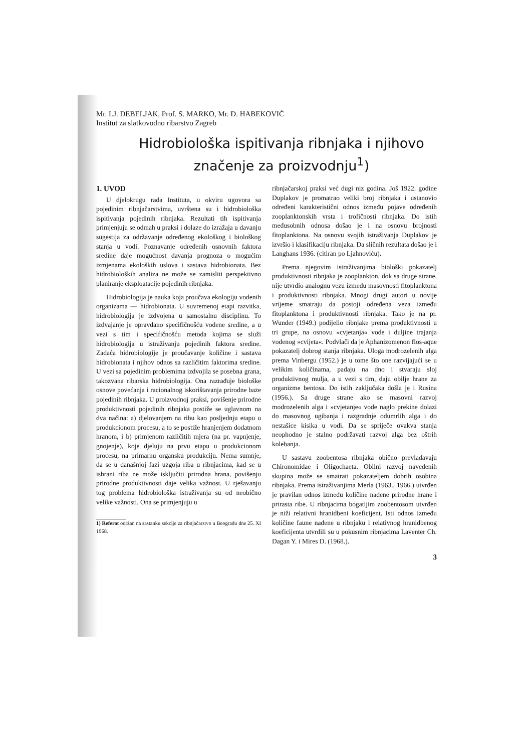Mr. LJ. DEBELJAK, Prof. S. MARKO, Mr. D. HABEKOVIĆ
Institut za slatkovodno ribarstvo Zagreb
Hidrobiološka ispitivanja ribnjaka i njihovo
značenje za proizvodnju<sup>1</sup>)
1. UVOD
U djelokrugu rada Instituta, u okviru ugovora sa pojedinim ribnjačarstvima, uvrštena su i hidrobiološka ispitivanja pojedinih ribnjaka. Rezultati tih ispitivanja primjenjuju se odmah u praksi i dolaze do izražaja u davanju sugestija za održavanje određenog ekološkog i biološkog stanja u vodi. Poznavanje određenih osnovnih faktora sredine daje mogućnost davanja prognoza o mogućim izmjenama ekoloških uslova i sastava hidrobionata. Bez hidrobioloških analiza ne može se zamisliti perspektivno planiranje eksploatacije pojedinih ribnjaka.
Hidrobiologija je nauka koja proučava ekologiju vodenih organizama — hidrobionata. U suvremenoj etapi razvitka, hidrobiologija je izdvojena u samostalnu disciplinu. To izdvajanje je opravdano specifičnošću vodene sredine, a u vezi s tim i specifičnošću metoda kojima se služi hidrobiologija u istraživanju pojedinih faktora sredine. Zadaća hidrobiologije je proučavanje količine i sastava hidrobionata i njihov odnos sa različitim faktorima sredine. U vezi sa pojedinim problemima izdvojila se posebna grana, takozvana ribarska hidrobiologija. Ona razrađuje biološke osnove povećanja i racionalnog iskorištavanja prirodne baze pojedinih ribnjaka. U proizvodnoj praksi, povišenje prirodne produktivnosti pojedinih ribnjaka postiže se uglavnom na dva načina: a) djelovanjem na ribu kao posljednju etapu u produkcionom procesu, a to se postiže hranjenjem dodatnom hranom, i b) primjenom različitih mjera (na pr. vapnjenje, gnojenje), koje djeluju na prvu etapu u produkcionom procesu, na primarnu organsku produkciju. Nema sumnje, da se u današnjoj fazi uzgoja riba u ribnjacima, kad se u ishrani riba ne može isključiti prirodna hrana, povišenju prirodne produktivnosti daje velika važnost. U rješavanju tog problema hidrobiološka istraživanja su od neobično velike važnosti. Ona se primjenjuju u
1) Referat održan na sastanku sekcije za ribnjačarstvo u Beogradu dne 25. XI 1968.
ribnjačarskoj praksi već dugi niz godina. Još 1922. godine Duplakov je promatrao veliki broj ribnjaka i ustanovio određeni karakteristični odnos između pojave određenih zooplanktonskih vrsta i trofičnosti ribnjaka. Do istih međusobnih odnosa došao je i na osnovu brojnosti fitoplanktona. Na osnovu svojih istraživanja Duplakov je izvršio i klasifikaciju ribnjaka. Da sličnih rezultata došao je i Langhans 1936. (citiran po Ljahnoviću).
Prema njegovim istraživanjima biološki pokazatelj produktivnosti ribnjaka je zooplankton, dok sa druge strane, nije utvrdio analognu vezu između masovnosti fitoplanktona i produktivnosti ribnjaka. Mnogi drugi autori u novije vrijeme smatraju da postoji određena veza između fitoplanktona i produktivnosti ribnjaka. Tako je na pr. Wunder (1949.) podijelio ribnjake prema produktivnosti u tri grupe, na osnovu »cvjetanja« vode i duljine trajanja vodenog »cvijeta«. Podvlači da je Aphanizomenon flos-aque pokazatelj dobrog stanja ribnjaka. Uloga modrozelenih alga prema Vinbergu (1952.) je u tome što one razvijajući se u velikim količinama, padaju na dno i stvaraju sloj produktivnog mulja, a u vezi s tim, daju obilje hrane za organizme bentosa. Do istih zaključaka došla je i Rusina (1956.). Sa druge strane ako se masovni razvoj modrozelenih alga i »cvjetanje« vode naglo prekine dolazi do masovnog ugibanja i razgradnje odumrlih alga i do nestašice kisika u vodi. Da se spriječe ovakva stanja neophodno je stalno podržavati razvoj alga bez oštrih kolebanja.
U sastavu zoobentosa ribnjaka obično prevladavaju Chironomidae i Oligochaeta. Obilni razvoj navedenih skupina može se smatrati pokazateljem dobrih osobina ribnjaka. Prema istraživanjima Merla (1963., 1966.) utvrđen je pravilan odnos između količine nađene prirodne hrane i prirasta ribe. U ribnjacima bogatijim zoobentosom utvrđen je niži relativni hranidbeni koeficijent. Isti odnos između količine faune nađene u ribnjaku i relativnog hranidbenog koeficijenta utvrdili su u pokusnim ribnjacima Laventer Ch. Dagan Y. i Mires D. (1968.).
3